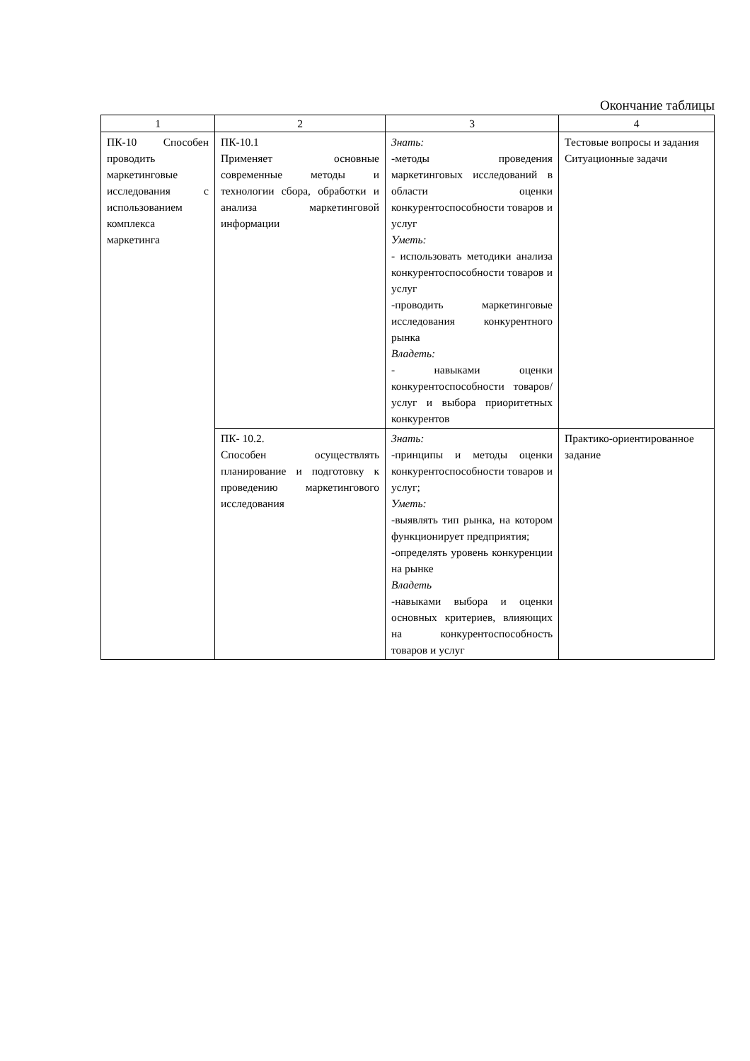Окончание таблицы
| 1 | 2 | 3 | 4 |
| --- | --- | --- | --- |
| ПК-10 Способен проводить маркетинговые исследования с использованием комплекса маркетинга | ПК-10.1 Применяет основные современные методы и технологии сбора, обработки и анализа маркетинговой информации | Знать: -методы проведения маркетинговых исследований в области оценки конкурентоспособности товаров и услуг Уметь: - использовать методики анализа конкурентоспособности товаров и услуг -проводить маркетинговые исследования конкурентного рынка Владеть: - навыками оценки конкурентоспособности товаров/услуг и выбора приоритетных конкурентов | Тестовые вопросы и задания Ситуационные задачи |
| | ПК- 10.2. Способен осуществлять планирование и подготовку к проведению маркетингового исследования | Знать: -принципы и методы оценки конкурентоспособности товаров и услуг; Уметь: -выявлять тип рынка, на котором функционирует предприятия; -определять уровень конкуренции на рынке Владеть -навыками выбора и оценки основных критериев, влияющих на конкурентоспособность товаров и услуг | Практико-ориентированное задание |